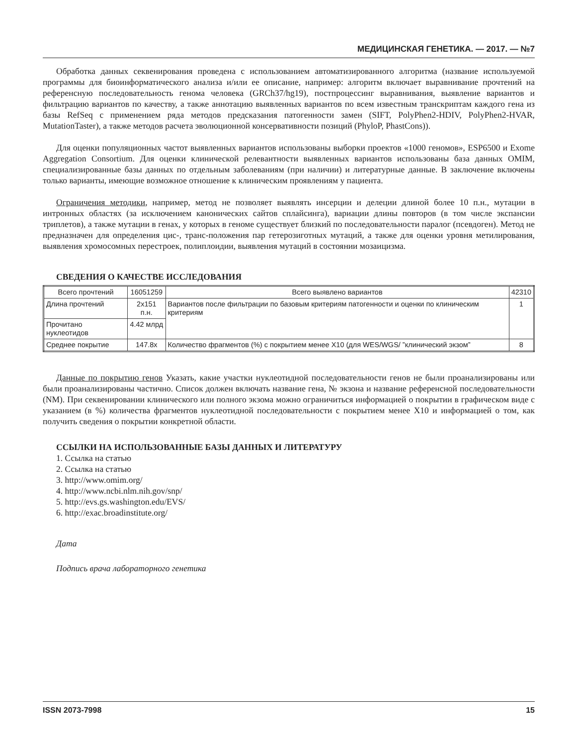МЕДИЦИНСКАЯ ГЕНЕТИКА. — 2017. — №7
Обработка данных секвенирования проведена с использованием автоматизированного алгоритма (название используемой программы для биоинформатического анализа и/или ее описание, например: алгоритм включает выравнивание прочтений на референсную последовательность генома человека (GRCh37/hg19), постпроцессинг выравнивания, выявление вариантов и фильтрацию вариантов по качеству, а также аннотацию выявленных вариантов по всем известным транскриптам каждого гена из базы RefSeq с применением ряда методов предсказания патогенности замен (SIFT, PolyPhen2-HDIV, PolyPhen2-HVAR, MutationTaster), а также методов расчета эволюционной консервативности позиций (PhyloP, PhastCons)).
Для оценки популяционных частот выявленных вариантов использованы выборки проектов «1000 геномов», ESP6500 и Exome Aggregation Consortium. Для оценки клинической релевантности выявленных вариантов использованы база данных OMIM, специализированные базы данных по отдельным заболеваниям (при наличии) и литературные данные. В заключение включены только варианты, имеющие возможное отношение к клиническим проявлениям у пациента.
Ограничения методики, например, метод не позволяет выявлять инсерции и делеции длиной более 10 п.н., мутации в интронных областях (за исключением канонических сайтов сплайсинга), вариации длины повторов (в том числе экспансии триплетов), а также мутации в генах, у которых в геноме существует близкий по последовательности паралог (псевдоген). Метод не предназначен для определения цис-, транс-положения пар гетерозиготных мутаций, а также для оценки уровня метилирования, выявления хромосомных перестроек, полиплоидии, выявления мутаций в состоянии мозаицизма.
СВЕДЕНИЯ О КАЧЕСТВЕ ИССЛЕДОВАНИЯ
| Всего прочтений | 16051259 | Всего выявлено вариантов | 42310 |
| Длина прочтений | 2x151 п.н. | Вариантов после фильтрации по базовым критериям патогенности и оценки по клиническим критериям | 1 |
| Прочитано нуклеотидов | 4.42 млрд | | |
| Среднее покрытие | 147.8x | Количество фрагментов (%) с покрытием менее X10 (для WES/WGS/ ”клинический экзом” | 8 |
Данные по покрытию генов Указать, какие участки нуклеотидной последовательности генов не были проанализированы или были проанализированы частично. Список должен включать название гена, № экзона и название референсной последовательности (NM). При секвенировании клинического или полного экзома можно ограничиться информацией о покрытии в графическом виде с указанием (в %) количества фрагментов нуклеотидной последовательности с покрытием менее X10 и информацией о том, как получить сведения о покрытии конкретной области.
ССЫЛКИ НА ИСПОЛЬЗОВАННЫЕ БАЗЫ ДАННЫХ И ЛИТЕРАТУРУ
1. Ссылка на статью
2. Ссылка на статью
3. http://www.omim.org/
4. http://www.ncbi.nlm.nih.gov/snp/
5. http://evs.gs.washington.edu/EVS/
6. http://exac.broadinstitute.org/
Дата
Подпись врача лабораторного генетика
ISSN 2073-7998 15